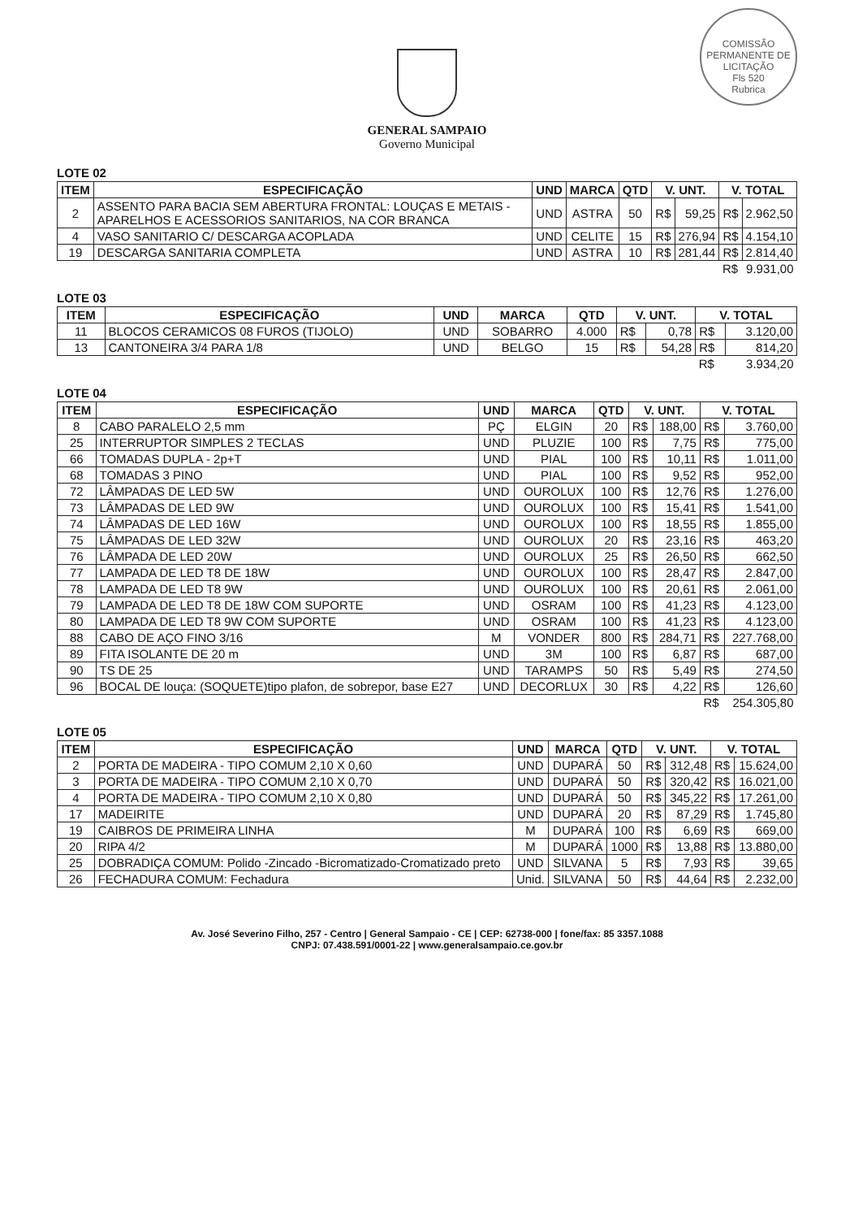COMISSÃO PERMANENTE DE LICITAÇÃO
Fls 520
Rubrica
GENERAL SAMPAIO
Governo Municipal
LOTE 02
| ITEM | ESPECIFICAÇÃO | UND | MARCA | QTD | V. UNT. | | V. TOTAL | |
| --- | --- | --- | --- | --- | --- | --- | --- | --- |
| 2 | ASSENTO PARA BACIA SEM ABERTURA FRONTAL: LOUÇAS E METAIS - APARELHOS E ACESSORIOS SANITARIOS, NA COR BRANCA | UND | ASTRA | 50 | R$ | 59,25 | R$ | 2.962,50 |
| 4 | VASO SANITARIO C/ DESCARGA ACOPLADA | UND | CELITE | 15 | R$ | 276,94 | R$ | 4.154,10 |
| 19 | DESCARGA SANITARIA COMPLETA | UND | ASTRA | 10 | R$ | 281,44 | R$ | 2.814,40 |
| | | | | | | | R$ | 9.931,00 |
LOTE 03
| ITEM | ESPECIFICAÇÃO | UND | MARCA | QTD | V. UNT. | | V. TOTAL | |
| --- | --- | --- | --- | --- | --- | --- | --- | --- |
| 11 | BLOCOS CERAMICOS 08 FUROS (TIJOLO) | UND | SOBARRO | 4.000 | R$ | 0,78 | R$ | 3.120,00 |
| 13 | CANTONEIRA 3/4 PARA 1/8 | UND | BELGO | 15 | R$ | 54,28 | R$ | 814,20 |
| | | | | | | | R$ | 3.934,20 |
LOTE 04
| ITEM | ESPECIFICAÇÃO | UND | MARCA | QTD | V. UNT. | | V. TOTAL | |
| --- | --- | --- | --- | --- | --- | --- | --- | --- |
| 8 | CABO PARALELO 2,5 mm | PÇ | ELGIN | 20 | R$ | 188,00 | R$ | 3.760,00 |
| 25 | INTERRUPTOR SIMPLES 2 TECLAS | UND | PLUZIE | 100 | R$ | 7,75 | R$ | 775,00 |
| 66 | TOMADAS DUPLA - 2p+T | UND | PIAL | 100 | R$ | 10,11 | R$ | 1.011,00 |
| 68 | TOMADAS 3 PINO | UND | PIAL | 100 | R$ | 9,52 | R$ | 952,00 |
| 72 | LÂMPADAS DE LED 5W | UND | OUROLUX | 100 | R$ | 12,76 | R$ | 1.276,00 |
| 73 | LÂMPADAS DE LED 9W | UND | OUROLUX | 100 | R$ | 15,41 | R$ | 1.541,00 |
| 74 | LÂMPADAS DE LED 16W | UND | OUROLUX | 100 | R$ | 18,55 | R$ | 1.855,00 |
| 75 | LÂMPADAS DE LED 32W | UND | OUROLUX | 20 | R$ | 23,16 | R$ | 463,20 |
| 76 | LÂMPADA DE LED 20W | UND | OUROLUX | 25 | R$ | 26,50 | R$ | 662,50 |
| 77 | LAMPADA DE LED T8 DE 18W | UND | OUROLUX | 100 | R$ | 28,47 | R$ | 2.847,00 |
| 78 | LAMPADA DE LED T8 9W | UND | OUROLUX | 100 | R$ | 20,61 | R$ | 2.061,00 |
| 79 | LAMPADA DE LED T8 DE 18W COM SUPORTE | UND | OSRAM | 100 | R$ | 41,23 | R$ | 4.123,00 |
| 80 | LAMPADA DE LED T8 9W COM SUPORTE | UND | OSRAM | 100 | R$ | 41,23 | R$ | 4.123,00 |
| 88 | CABO DE AÇO FINO 3/16 | M | VONDER | 800 | R$ | 284,71 | R$ | 227.768,00 |
| 89 | FITA ISOLANTE DE 20 m | UND | 3M | 100 | R$ | 6,87 | R$ | 687,00 |
| 90 | TS DE 25 | UND | TARAMPS | 50 | R$ | 5,49 | R$ | 274,50 |
| 96 | BOCAL DE louça: (SOQUETE)tipo plafon, de sobrepor, base E27 | UND | DECORLUX | 30 | R$ | 4,22 | R$ | 126,60 |
| | | | | | | | R$ | 254.305,80 |
LOTE 05
| ITEM | ESPECIFICAÇÃO | UND | MARCA | QTD | V. UNT. | | V. TOTAL | |
| --- | --- | --- | --- | --- | --- | --- | --- | --- |
| 2 | PORTA DE MADEIRA - TIPO COMUM 2,10 X 0,60 | UND | DUPARÁ | 50 | R$ | 312,48 | R$ | 15.624,00 |
| 3 | PORTA DE MADEIRA - TIPO COMUM 2,10 X 0,70 | UND | DUPARÁ | 50 | R$ | 320,42 | R$ | 16.021,00 |
| 4 | PORTA DE MADEIRA - TIPO COMUM 2,10 X 0,80 | UND | DUPARÁ | 50 | R$ | 345,22 | R$ | 17.261,00 |
| 17 | MADEIRITE | UND | DUPARÁ | 20 | R$ | 87,29 | R$ | 1.745,80 |
| 19 | CAIBROS DE PRIMEIRA LINHA | M | DUPARÁ | 100 | R$ | 6,69 | R$ | 669,00 |
| 20 | RIPA 4/2 | M | DUPARÁ | 1000 | R$ | 13,88 | R$ | 13.880,00 |
| 25 | DOBRADIÇA COMUM: Polido -Zincado -Bicromatizado-Cromatizado preto | UND | SILVANA | 5 | R$ | 7,93 | R$ | 39,65 |
| 26 | FECHADURA COMUM: Fechadura | Unid. | SILVANA | 50 | R$ | 44,64 | R$ | 2.232,00 |
Av. José Severino Filho, 257 - Centro | General Sampaio - CE | CEP: 62738-000 | fone/fax: 85 3357.1088
CNPJ: 07.438.591/0001-22 | www.generalsampaio.ce.gov.br